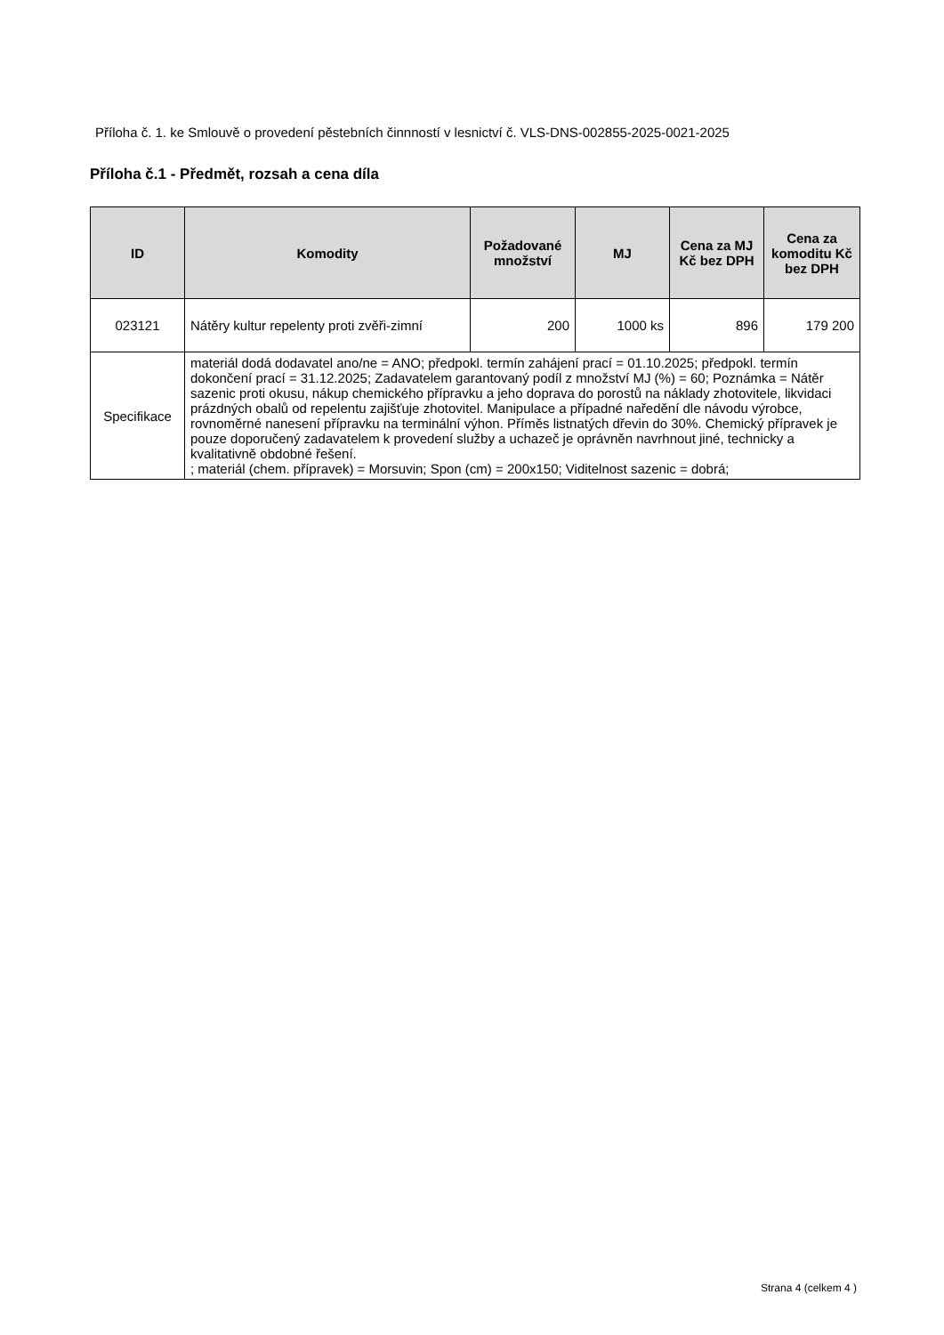Příloha č. 1. ke Smlouvě o provedení pěstebních činnností v lesnictví č. VLS-DNS-002855-2025-0021-2025
Příloha č.1 - Předmět, rozsah a cena díla
| ID | Komodity | Požadované množství | MJ | Cena za MJ Kč bez DPH | Cena za komoditu Kč bez DPH |
| --- | --- | --- | --- | --- | --- |
| 023121 | Nátěry kultur repelenty proti zvěři-zimní | 200 | 1000 ks | 896 | 179 200 |
| Specifikace | materiál dodá dodavatel ano/ne = ANO; předpokl. termín zahájení prací = 01.10.2025; předpokl. termín dokončení prací = 31.12.2025; Zadavatelem garantovaný podíl z množství MJ (%) = 60; Poznámka = Nátěr sazenic proti okusu, nákup chemického přípravku a jeho doprava do porostů na náklady zhotovitele, likvidaci prázdných obalů od repelentu zajišťuje zhotovitel. Manipulace a případné naředění dle návodu výrobce, rovnoměrné nanesení přípravku na terminální výhon. Příměs listnatých dřevin do 30%. Chemický přípravek je pouze doporučený zadavatelem k provedení služby a uchazeč je oprávněn navrhnout jiné, technicky a kvalitativně obdobné řešení. ; materiál (chem. přípravek) = Morsuvin; Spon (cm) = 200x150; Viditelnost sazenic = dobrá; | | | | |
Strana 4 (celkem 4 )